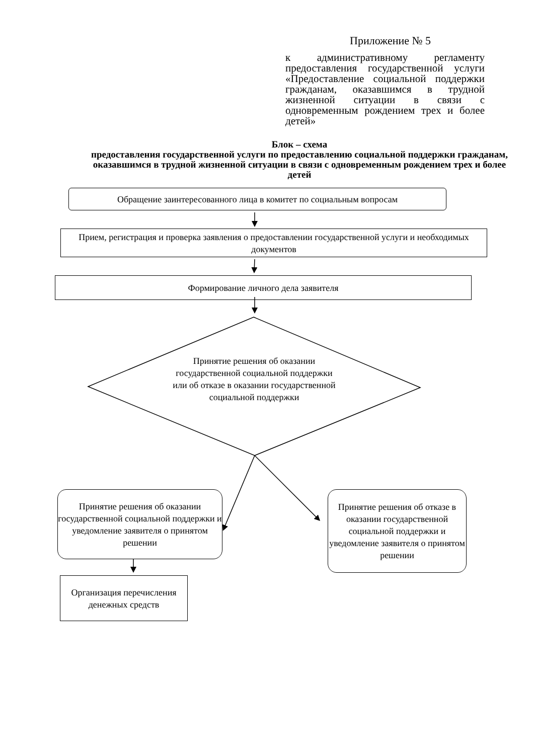Приложение № 5
к административному регламенту предоставления государственной услуги «Предоставление социальной поддержки гражданам, оказавшимся в трудной жизненной ситуации в связи с одновременным рождением трех и более детей»
Блок – схема
предоставления государственной услуги по предоставлению социальной поддержки гражданам, оказавшимся в трудной жизненной ситуации в связи с одновременным рождением трех и более детей
Обращение заинтересованного лица в комитет по социальным вопросам
Прием, регистрация и проверка заявления о предоставлении государственной услуги и необходимых документов
Формирование личного дела заявителя
Принятие решения об оказании государственной социальной поддержки или об отказе в оказании государственной социальной поддержки
Принятие решения об оказании государственной социальной поддержки и уведомление заявителя о принятом решении
Принятие решения об отказе в оказании государственной социальной поддержки и уведомление заявителя о принятом решении
Организация перечисления денежных средств